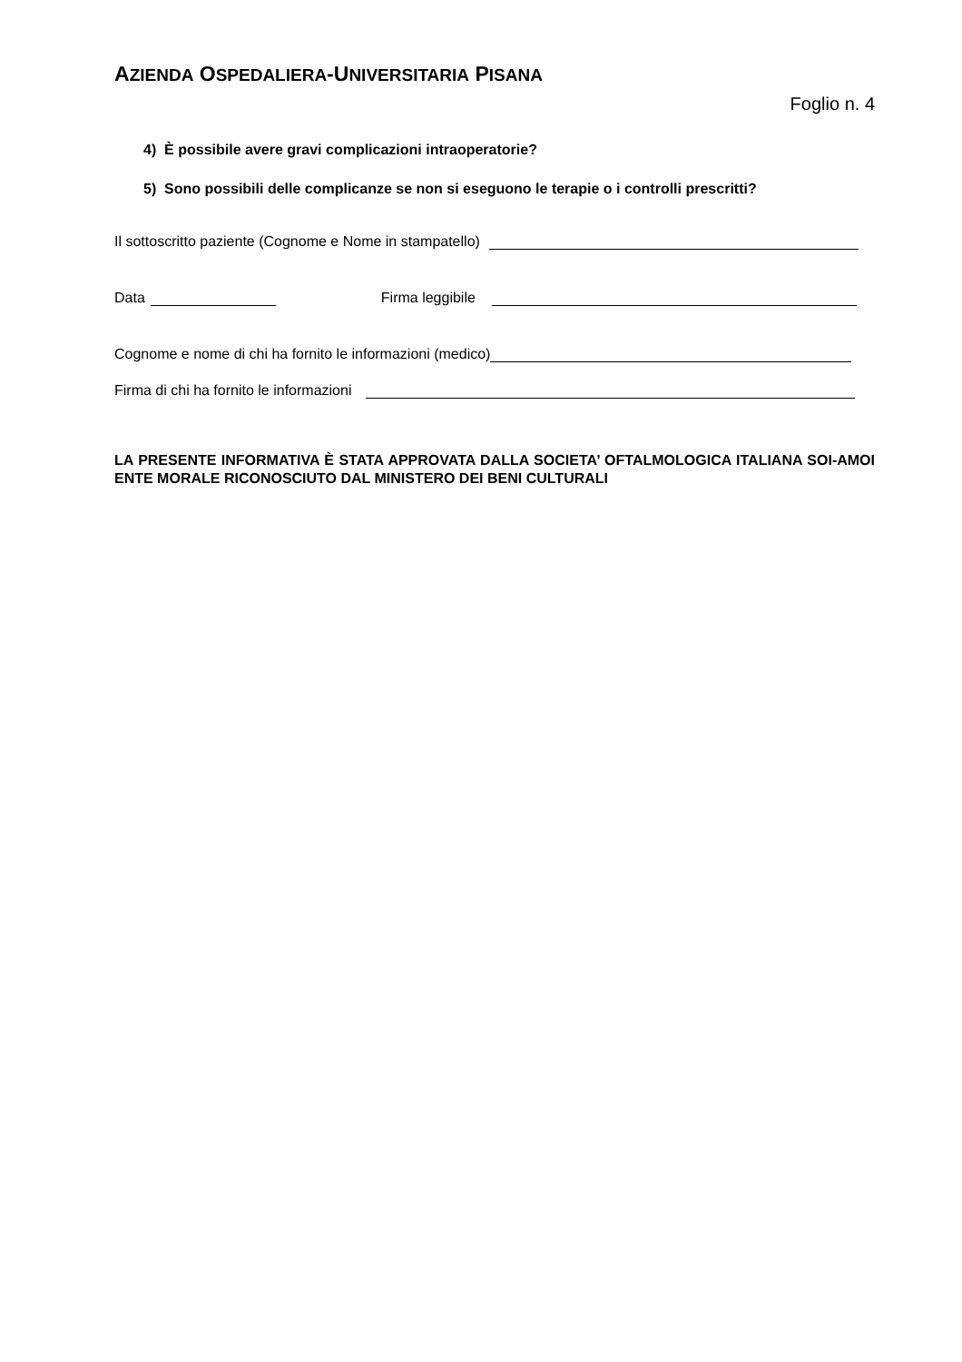AZIENDA OSPEDALIERA-UNIVERSITARIA PISANA
Foglio n. 4
4) È possibile avere gravi complicazioni intraoperatorie?
5) Sono possibili delle complicanze se non si eseguono le terapie o i controlli prescritti?
Il sottoscritto paziente (Cognome e Nome in stampatello)
Data Firma leggibile
Cognome e nome di chi ha fornito le informazioni (medico)
Firma di chi ha fornito le informazioni
LA PRESENTE INFORMATIVA È STATA APPROVATA DALLA SOCIETA’ OFTALMOLOGICA ITALIANA SOI-AMOI ENTE MORALE RICONOSCIUTO DAL MINISTERO DEI BENI CULTURALI